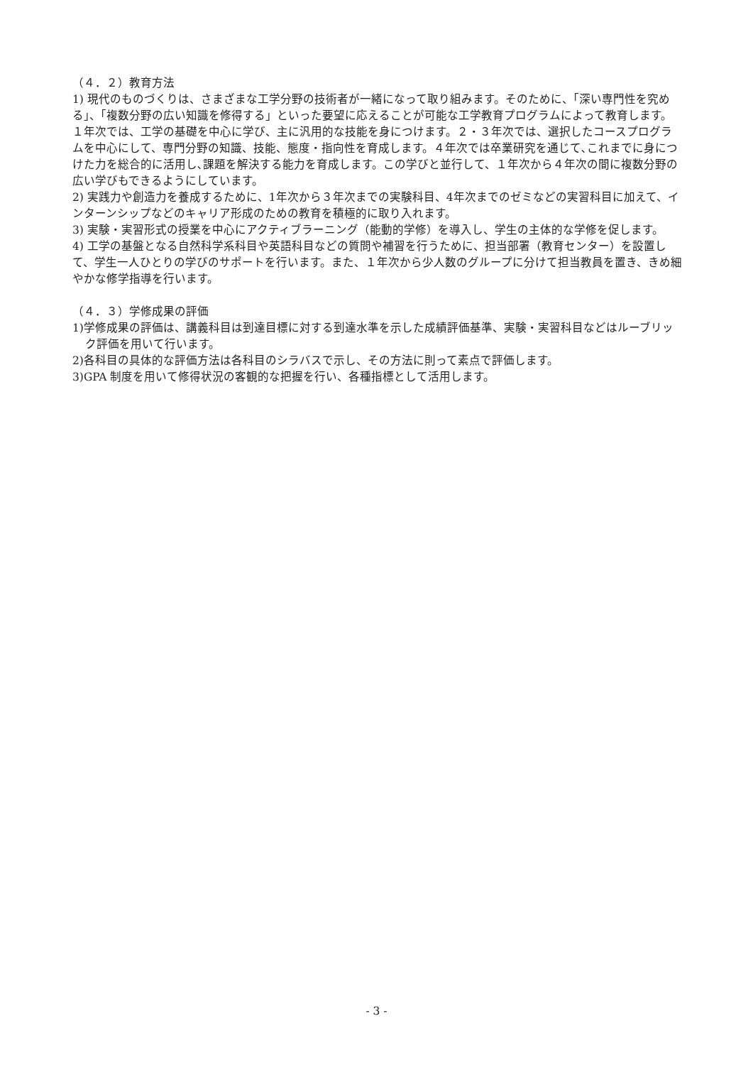（４．２）教育方法
1) 現代のものづくりは、さまざまな工学分野の技術者が一緒になって取り組みます。そのために、「深い専門性を究める」、「複数分野の広い知識を修得する」といった要望に応えることが可能な工学教育プログラムによって教育します。１年次では、工学の基礎を中心に学び、主に汎用的な技能を身につけます。２・３年次では、選択したコースプログラムを中心にして、専門分野の知識、技能、態度・指向性を育成します。４年次では卒業研究を通じて､これまでに身につけた力を総合的に活用し､課題を解決する能力を育成します。この学びと並行して、１年次から４年次の間に複数分野の広い学びもできるようにしています。
2) 実践力や創造力を養成するために、1年次から３年次までの実験科目、4年次までのゼミなどの実習科目に加えて、インターンシップなどのキャリア形成のための教育を積極的に取り入れます。
3) 実験・実習形式の授業を中心にアクティブラーニング（能動的学修）を導入し、学生の主体的な学修を促します。
4) 工学の基盤となる自然科学系科目や英語科目などの質問や補習を行うために、担当部署（教育センター）を設置して、学生一人ひとりの学びのサポートを行います。また、１年次から少人数のグループに分けて担当教員を置き、きめ細やかな修学指導を行います。
（４．３）学修成果の評価
1)学修成果の評価は、講義科目は到達目標に対する到達水準を示した成績評価基準、実験・実習科目などはルーブリック評価を用いて行います。
2)各科目の具体的な評価方法は各科目のシラバスで示し、その方法に則って素点で評価します。
3)GPA 制度を用いて修得状況の客観的な把握を行い、各種指標として活用します。
- 3 -